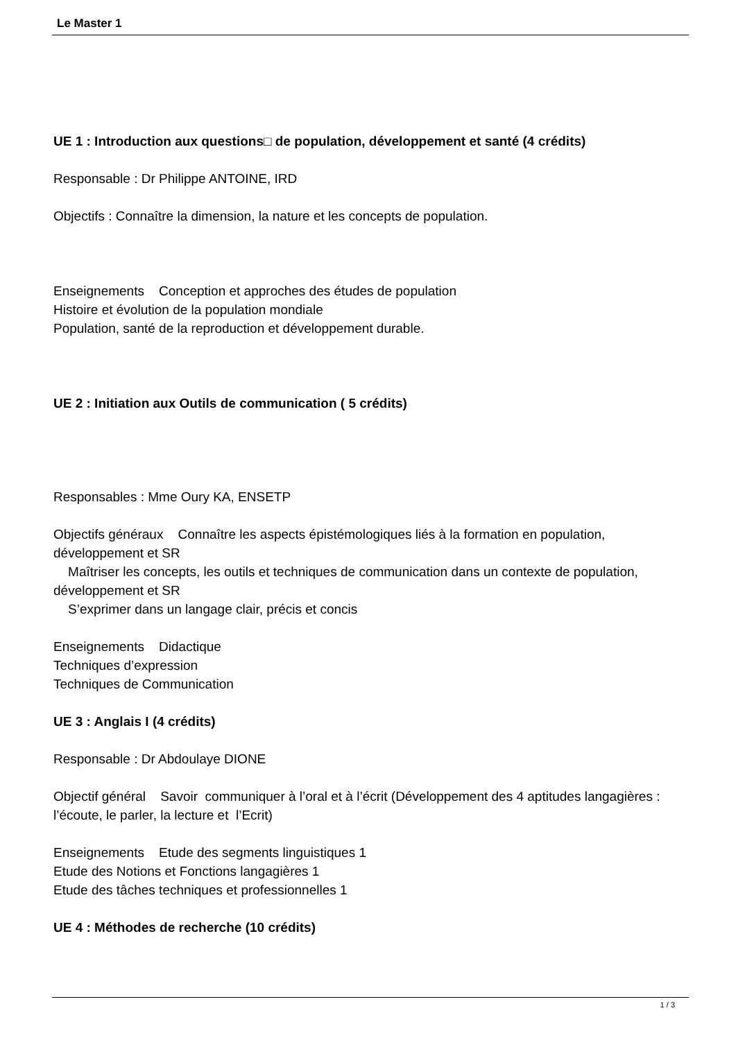Le Master 1
UE 1 : Introduction aux questions□ de population, développement et santé (4 crédits)
Responsable : Dr Philippe ANTOINE, IRD
Objectifs : Connaître la dimension, la nature et les concepts de population.
Enseignements Conception et approches des études de population
Histoire et évolution de la population mondiale
Population, santé de la reproduction et développement durable.
UE 2 : Initiation aux Outils de communication ( 5 crédits)
Responsables : Mme Oury KA, ENSETP
Objectifs généraux Connaître les aspects épistémologiques liés à la formation en population, développement et SR
Maîtriser les concepts, les outils et techniques de communication dans un contexte de population, développement et SR
S’exprimer dans un langage clair, précis et concis
Enseignements Didactique
Techniques d’expression
Techniques de Communication
UE 3 : Anglais I (4 crédits)
Responsable : Dr Abdoulaye DIONE
Objectif général Savoir communiquer à l’oral et à l’écrit (Développement des 4 aptitudes langagières : l’écoute, le parler, la lecture et l’Ecrit)
Enseignements Etude des segments linguistiques 1
Etude des Notions et Fonctions langagières 1
Etude des tâches techniques et professionnelles 1
UE 4 : Méthodes de recherche (10 crédits)
1 / 3